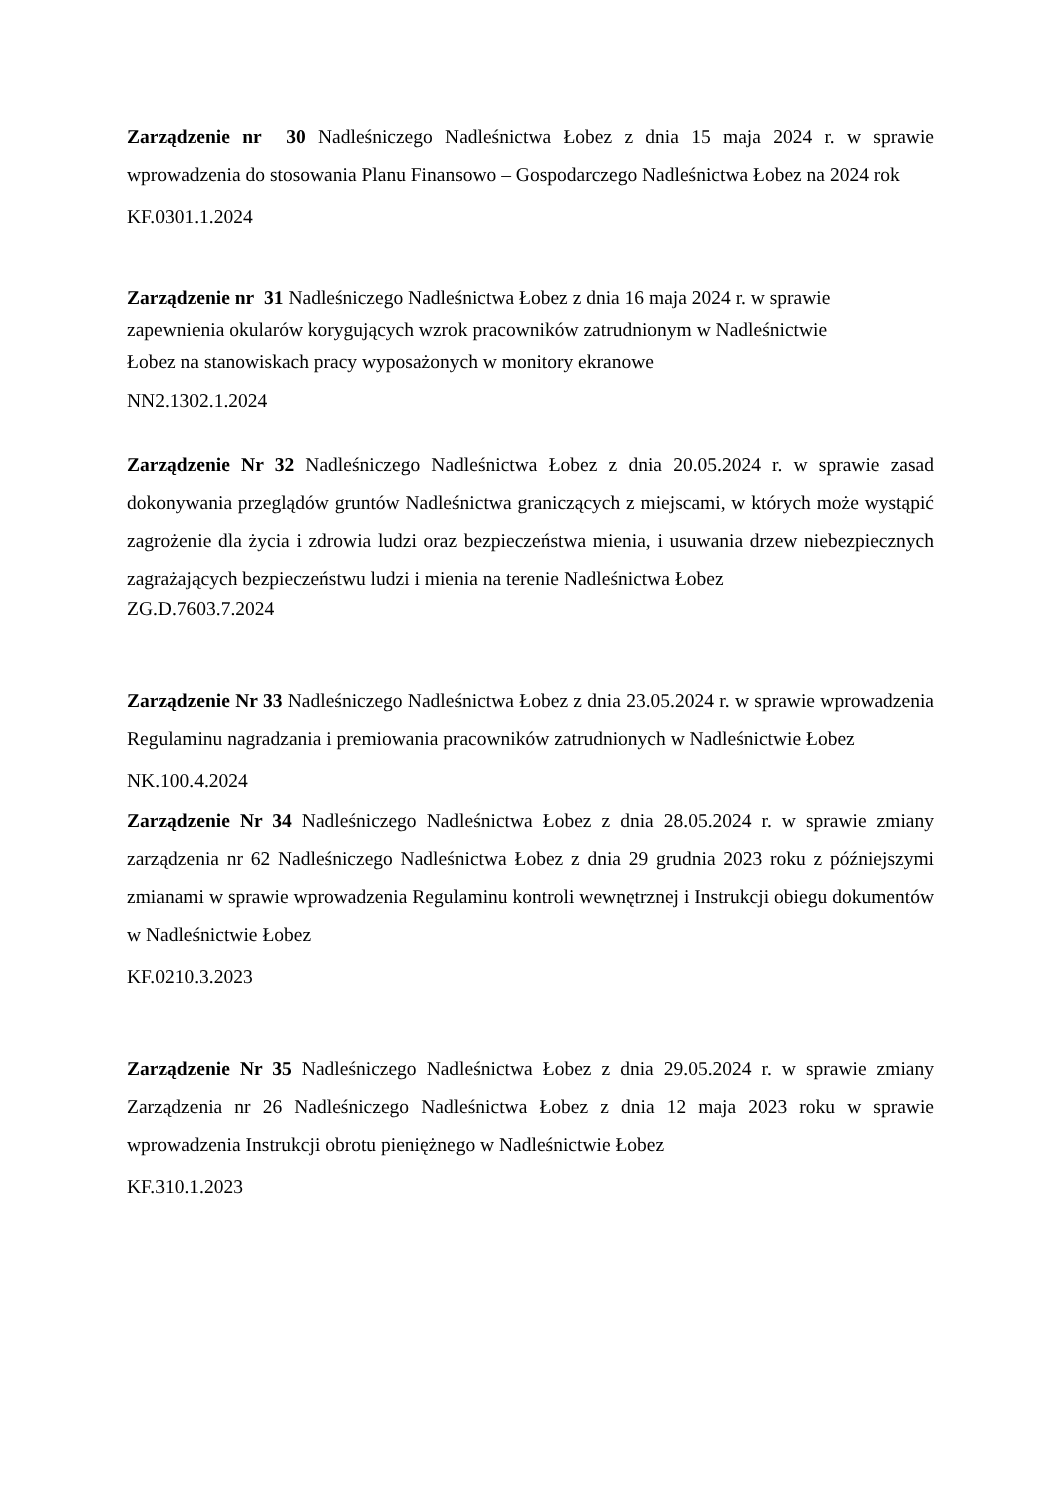Zarządzenie nr 30 Nadleśniczego Nadleśnictwa Łobez z dnia 15 maja 2024 r. w sprawie wprowadzenia do stosowania Planu Finansowo – Gospodarczego Nadleśnictwa Łobez na 2024 rok
KF.0301.1.2024
Zarządzenie nr 31 Nadleśniczego Nadleśnictwa Łobez z dnia 16 maja 2024 r. w sprawie
zapewnienia okularów korygujących wzrok pracowników zatrudnionym w Nadleśnictwie
Łobez na stanowiskach pracy wyposażonych w monitory ekranowe
NN2.1302.1.2024
Zarządzenie Nr 32 Nadleśniczego Nadleśnictwa Łobez z dnia 20.05.2024 r. w sprawie zasad dokonywania przeglądów gruntów Nadleśnictwa graniczących z miejscami, w których może wystąpić zagrożenie dla życia i zdrowia ludzi oraz bezpieczeństwa mienia, i usuwania drzew niebezpiecznych zagrażających bezpieczeństwu ludzi i mienia na terenie Nadleśnictwa Łobez
ZG.D.7603.7.2024
Zarządzenie Nr 33 Nadleśniczego Nadleśnictwa Łobez z dnia 23.05.2024 r. w sprawie wprowadzenia Regulaminu nagradzania i premiowania pracowników zatrudnionych w Nadleśnictwie Łobez
NK.100.4.2024
Zarządzenie Nr 34 Nadleśniczego Nadleśnictwa Łobez z dnia 28.05.2024 r. w sprawie zmiany zarządzenia nr 62 Nadleśniczego Nadleśnictwa Łobez z dnia 29 grudnia 2023 roku z późniejszymi zmianami w sprawie wprowadzenia Regulaminu kontroli wewnętrznej i Instrukcji obiegu dokumentów w Nadleśnictwie Łobez
KF.0210.3.2023
Zarządzenie Nr 35 Nadleśniczego Nadleśnictwa Łobez z dnia 29.05.2024 r. w sprawie zmiany Zarządzenia nr 26 Nadleśniczego Nadleśnictwa Łobez z dnia 12 maja 2023 roku w sprawie wprowadzenia Instrukcji obrotu pieniężnego w Nadleśnictwie Łobez
KF.310.1.2023